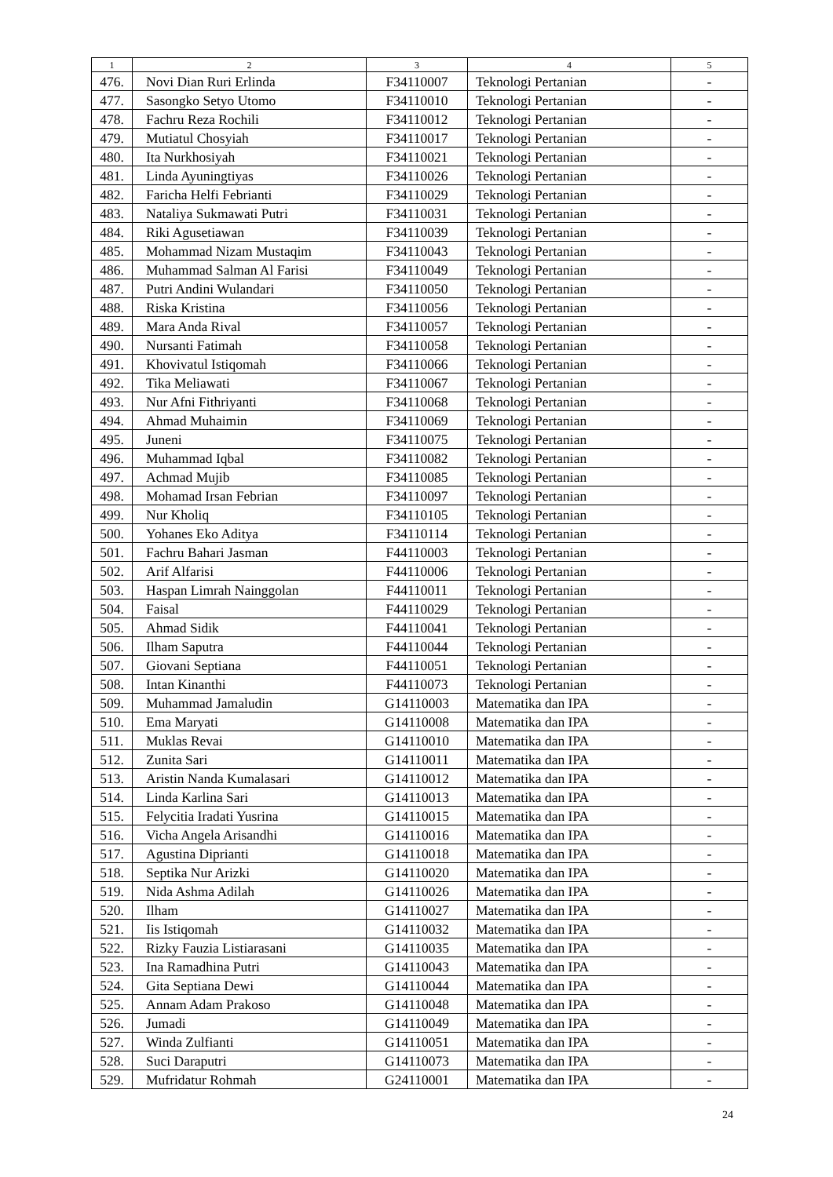| 1 | 2 | 3 | 4 | 5 |
| --- | --- | --- | --- | --- |
| 476. | Novi Dian Ruri Erlinda | F34110007 | Teknologi Pertanian | - |
| 477. | Sasongko Setyo Utomo | F34110010 | Teknologi Pertanian | - |
| 478. | Fachru Reza Rochili | F34110012 | Teknologi Pertanian | - |
| 479. | Mutiatul Chosyiah | F34110017 | Teknologi Pertanian | - |
| 480. | Ita Nurkhosiyah | F34110021 | Teknologi Pertanian | - |
| 481. | Linda Ayuningtiyas | F34110026 | Teknologi Pertanian | - |
| 482. | Faricha Helfi Febrianti | F34110029 | Teknologi Pertanian | - |
| 483. | Nataliya Sukmawati Putri | F34110031 | Teknologi Pertanian | - |
| 484. | Riki Agusetiawan | F34110039 | Teknologi Pertanian | - |
| 485. | Mohammad Nizam Mustaqim | F34110043 | Teknologi Pertanian | - |
| 486. | Muhammad Salman Al Farisi | F34110049 | Teknologi Pertanian | - |
| 487. | Putri Andini Wulandari | F34110050 | Teknologi Pertanian | - |
| 488. | Riska Kristina | F34110056 | Teknologi Pertanian | - |
| 489. | Mara Anda Rival | F34110057 | Teknologi Pertanian | - |
| 490. | Nursanti Fatimah | F34110058 | Teknologi Pertanian | - |
| 491. | Khovivatul Istiqomah | F34110066 | Teknologi Pertanian | - |
| 492. | Tika Meliawati | F34110067 | Teknologi Pertanian | - |
| 493. | Nur Afni Fithriyanti | F34110068 | Teknologi Pertanian | - |
| 494. | Ahmad Muhaimin | F34110069 | Teknologi Pertanian | - |
| 495. | Juneni | F34110075 | Teknologi Pertanian | - |
| 496. | Muhammad Iqbal | F34110082 | Teknologi Pertanian | - |
| 497. | Achmad Mujib | F34110085 | Teknologi Pertanian | - |
| 498. | Mohamad Irsan Febrian | F34110097 | Teknologi Pertanian | - |
| 499. | Nur Kholiq | F34110105 | Teknologi Pertanian | - |
| 500. | Yohanes Eko Aditya | F34110114 | Teknologi Pertanian | - |
| 501. | Fachru Bahari Jasman | F44110003 | Teknologi Pertanian | - |
| 502. | Arif Alfarisi | F44110006 | Teknologi Pertanian | - |
| 503. | Haspan Limrah Nainggolan | F44110011 | Teknologi Pertanian | - |
| 504. | Faisal | F44110029 | Teknologi Pertanian | - |
| 505. | Ahmad Sidik | F44110041 | Teknologi Pertanian | - |
| 506. | Ilham Saputra | F44110044 | Teknologi Pertanian | - |
| 507. | Giovani Septiana | F44110051 | Teknologi Pertanian | - |
| 508. | Intan Kinanthi | F44110073 | Teknologi Pertanian | - |
| 509. | Muhammad Jamaludin | G14110003 | Matematika dan IPA | - |
| 510. | Ema Maryati | G14110008 | Matematika dan IPA | - |
| 511. | Muklas Revai | G14110010 | Matematika dan IPA | - |
| 512. | Zunita Sari | G14110011 | Matematika dan IPA | - |
| 513. | Aristin Nanda Kumalasari | G14110012 | Matematika dan IPA | - |
| 514. | Linda Karlina Sari | G14110013 | Matematika dan IPA | - |
| 515. | Felycitia Iradati Yusrina | G14110015 | Matematika dan IPA | - |
| 516. | Vicha Angela Arisandhi | G14110016 | Matematika dan IPA | - |
| 517. | Agustina Diprianti | G14110018 | Matematika dan IPA | - |
| 518. | Septika Nur Arizki | G14110020 | Matematika dan IPA | - |
| 519. | Nida Ashma Adilah | G14110026 | Matematika dan IPA | - |
| 520. | Ilham | G14110027 | Matematika dan IPA | - |
| 521. | Iis Istiqomah | G14110032 | Matematika dan IPA | - |
| 522. | Rizky Fauzia Listiarasani | G14110035 | Matematika dan IPA | - |
| 523. | Ina Ramadhina Putri | G14110043 | Matematika dan IPA | - |
| 524. | Gita Septiana Dewi | G14110044 | Matematika dan IPA | - |
| 525. | Annam Adam Prakoso | G14110048 | Matematika dan IPA | - |
| 526. | Jumadi | G14110049 | Matematika dan IPA | - |
| 527. | Winda Zulfianti | G14110051 | Matematika dan IPA | - |
| 528. | Suci Daraputri | G14110073 | Matematika dan IPA | - |
| 529. | Mufridatur Rohmah | G24110001 | Matematika dan IPA | - |
24